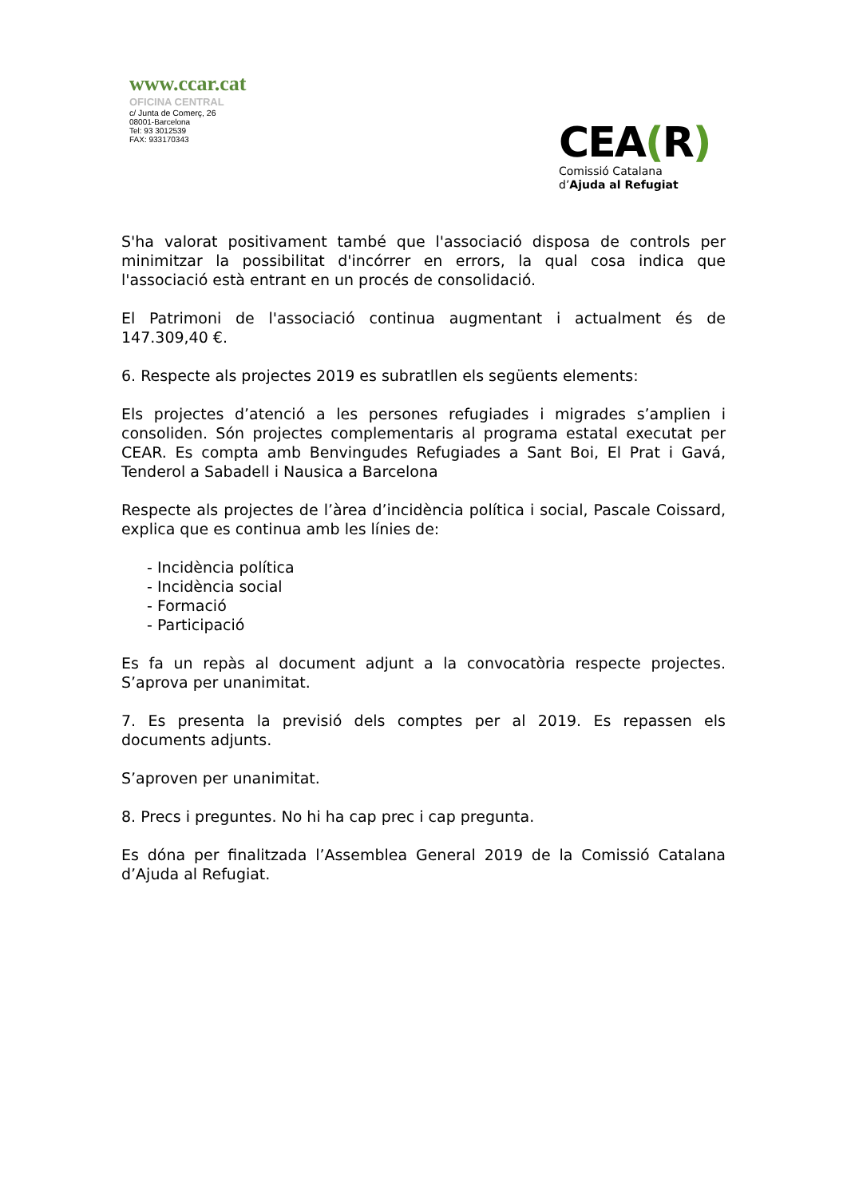www.ccar.cat
OFICINA CENTRAL
c/ Junta de Comerç, 26
08001-Barcelona
Tel: 93 3012539
FAX: 933170343
CEA(R)
Comissió Catalana
d’Ajuda al Refugiat
S'ha valorat positivament també que l'associació disposa de controls per minimitzar la possibilitat d'incórrer en errors, la qual cosa indica que l'associació està entrant en un procés de consolidació.
El Patrimoni de l'associació continua augmentant i actualment és de 147.309,40 €.
6. Respecte als projectes 2019 es subratllen els següents elements:
Els projectes d’atenció a les persones refugiades i migrades s’amplien i consoliden. Són projectes complementaris al programa estatal executat per CEAR. Es compta amb Benvingudes Refugiades a Sant Boi, El Prat i Gavá, Tenderol a Sabadell i Nausica a Barcelona
Respecte als projectes de l’àrea d’incidència política i social, Pascale Coissard, explica que es continua amb les línies de:
- Incidència política
- Incidència social
- Formació
- Participació
Es fa un repàs al document adjunt a la convocatòria respecte projectes. S’aprova per unanimitat.
7. Es presenta la previsió dels comptes per al 2019. Es repassen els documents adjunts.
S’aproven per unanimitat.
8. Precs i preguntes. No hi ha cap prec i cap pregunta.
Es dóna per finalitzada l’Assemblea General 2019 de la Comissió Catalana d’Ajuda al Refugiat.